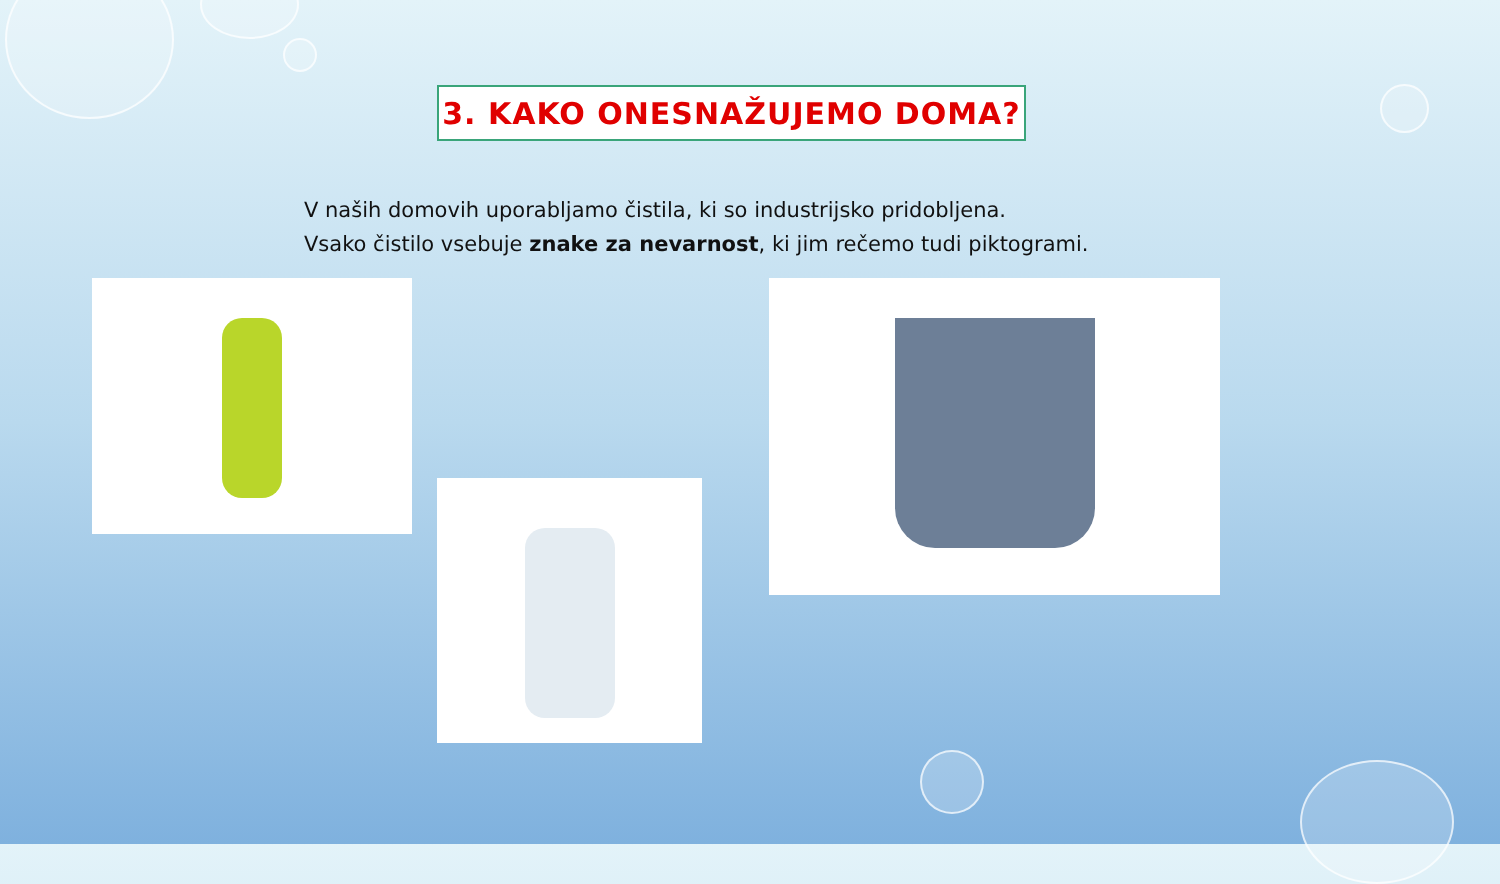3. KAKO ONESNAŽUJEMO DOMA?
V naših domovih uporabljamo čistila, ki so industrijsko pridobljena.
Vsako čistilo vsebuje znake za nevarnost, ki jim rečemo tudi piktogrami.